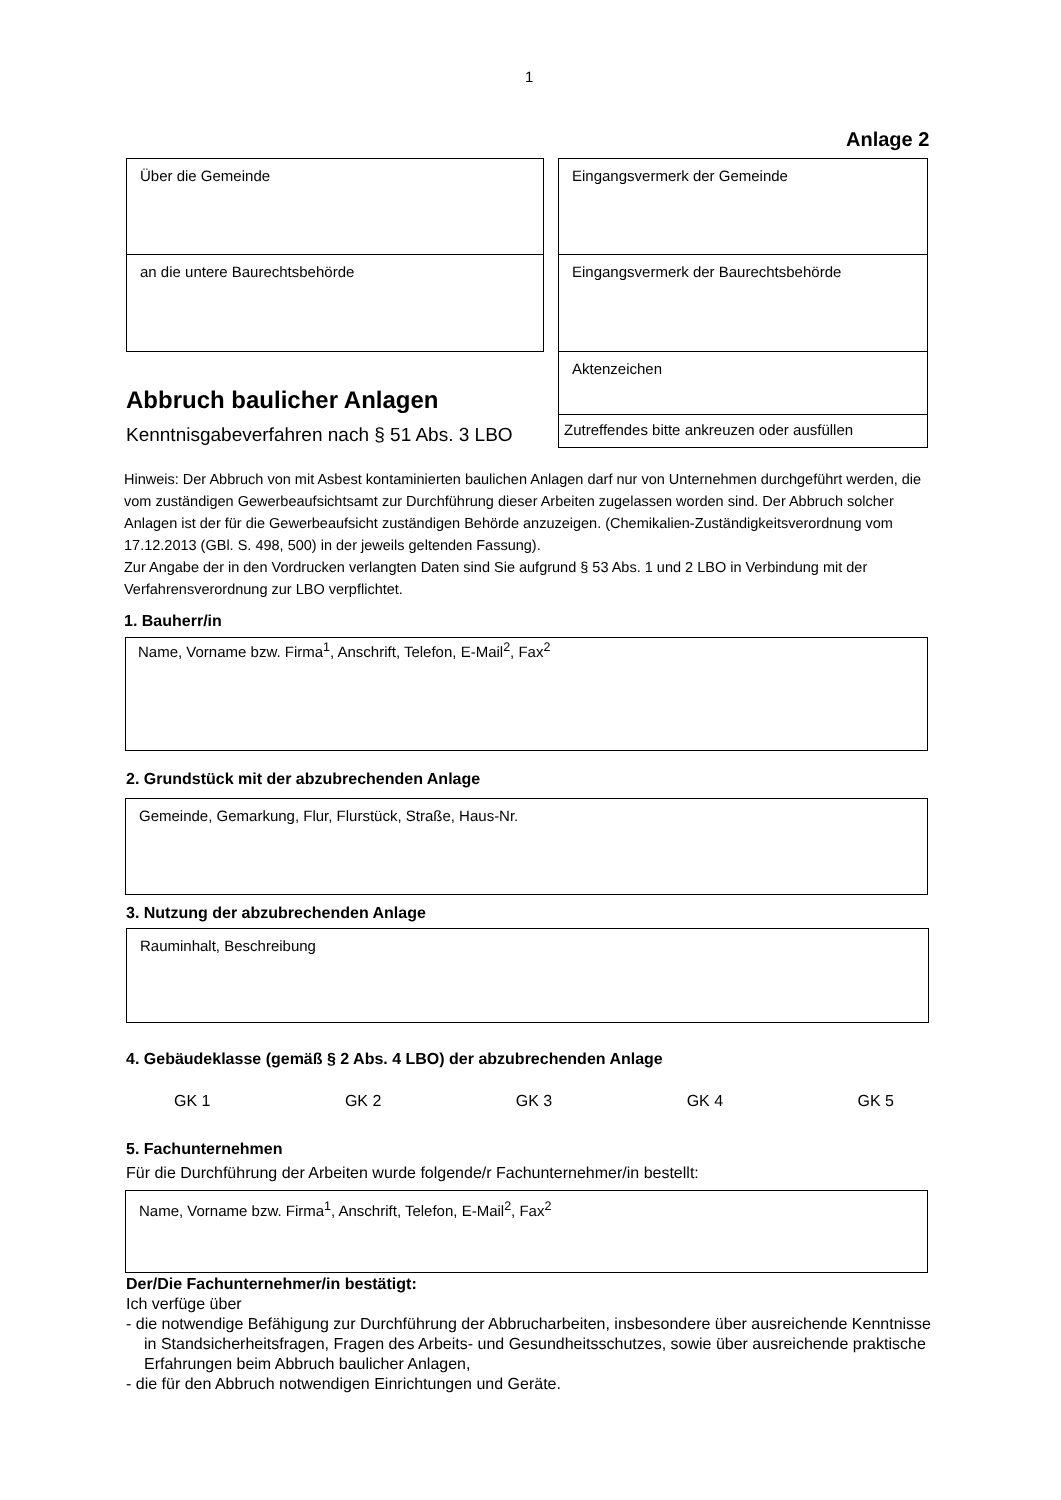1
Anlage 2
Über die Gemeinde
an die untere Baurechtsbehörde
Eingangsvermerk der Gemeinde
Eingangsvermerk der Baurechtsbehörde
Aktenzeichen
Zutreffendes bitte ankreuzen oder ausfüllen
Abbruch baulicher Anlagen
Kenntnisgabeverfahren nach § 51 Abs. 3 LBO
Hinweis: Der Abbruch von mit Asbest kontaminierten baulichen Anlagen darf nur von Unternehmen durchgeführt werden, die vom zuständigen Gewerbeaufsichtsamt zur Durchführung dieser Arbeiten zugelassen worden sind. Der Abbruch solcher Anlagen ist der für die Gewerbeaufsicht zuständigen Behörde anzuzeigen. (Chemikalien-Zuständigkeitsverordnung vom 17.12.2013 (GBl. S. 498, 500) in der jeweils geltenden Fassung).
Zur Angabe der in den Vordrucken verlangten Daten sind Sie aufgrund § 53 Abs. 1 und 2 LBO in Verbindung mit der Verfahrensverordnung zur LBO verpflichtet.
1. Bauherr/in
Name, Vorname bzw. Firma<sup>1</sup>, Anschrift, Telefon, E-Mail<sup>2</sup>, Fax<sup>2</sup>
2. Grundstück mit der abzubrechenden Anlage
Gemeinde, Gemarkung, Flur, Flurstück, Straße, Haus-Nr.
3. Nutzung der abzubrechenden Anlage
Rauminhalt, Beschreibung
4. Gebäudeklasse (gemäß § 2 Abs. 4 LBO) der abzubrechenden Anlage
GK 1 GK 2 GK 3 GK 4 GK 5
5. Fachunternehmen
Für die Durchführung der Arbeiten wurde folgende/r Fachunternehmer/in bestellt:
Name, Vorname bzw. Firma<sup>1</sup>, Anschrift, Telefon, E-Mail<sup>2</sup>, Fax<sup>2</sup>
Der/Die Fachunternehmer/in bestätigt:
Ich verfüge über
- die notwendige Befähigung zur Durchführung der Abbrucharbeiten, insbesondere über ausreichende Kenntnisse in Standsicherheitsfragen, Fragen des Arbeits- und Gesundheitsschutzes, sowie über ausreichende praktische Erfahrungen beim Abbruch baulicher Anlagen,
- die für den Abbruch notwendigen Einrichtungen und Geräte.